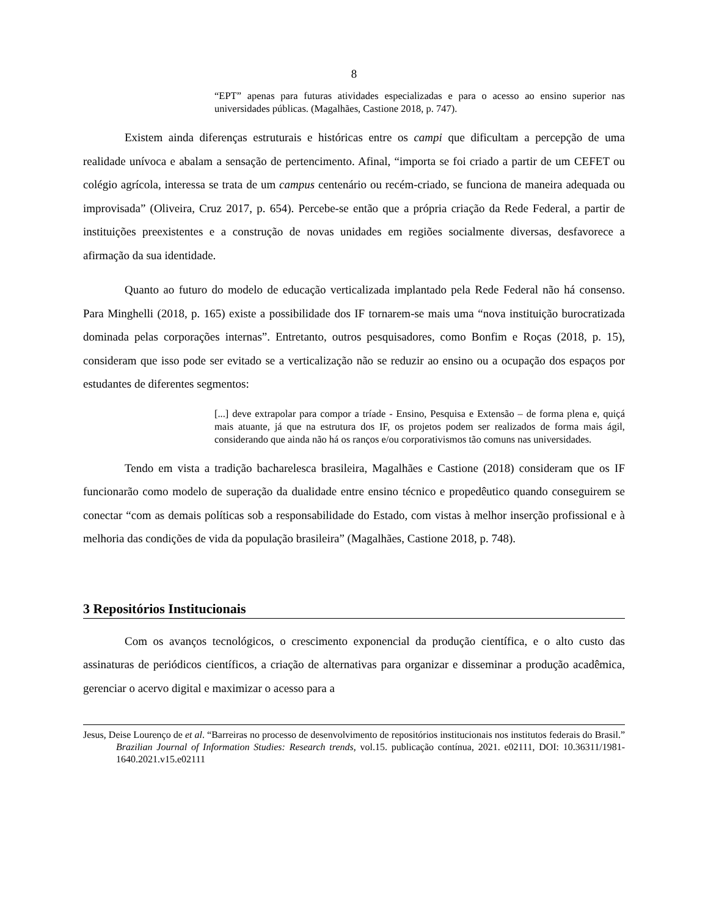8
“EPT” apenas para futuras atividades especializadas e para o acesso ao ensino superior nas universidades públicas. (Magalhães, Castione 2018, p. 747).
Existem ainda diferenças estruturais e históricas entre os campi que dificultam a percepção de uma realidade unívoca e abalam a sensação de pertencimento. Afinal, “importa se foi criado a partir de um CEFET ou colégio agrícola, interessa se trata de um campus centenário ou recém-criado, se funciona de maneira adequada ou improvisada” (Oliveira, Cruz 2017, p. 654). Percebe-se então que a própria criação da Rede Federal, a partir de instituições preexistentes e a construção de novas unidades em regiões socialmente diversas, desfavorece a afirmação da sua identidade.
Quanto ao futuro do modelo de educação verticalizada implantado pela Rede Federal não há consenso. Para Minghelli (2018, p. 165) existe a possibilidade dos IF tornarem-se mais uma “nova instituição burocratizada dominada pelas corporações internas”. Entretanto, outros pesquisadores, como Bonfim e Roças (2018, p. 15), consideram que isso pode ser evitado se a verticalização não se reduzir ao ensino ou a ocupação dos espaços por estudantes de diferentes segmentos:
[...] deve extrapolar para compor a tríade - Ensino, Pesquisa e Extensão – de forma plena e, quiçá mais atuante, já que na estrutura dos IF, os projetos podem ser realizados de forma mais ágil, considerando que ainda não há os ranços e/ou corporativismos tão comuns nas universidades.
Tendo em vista a tradição bacharelesca brasileira, Magalhães e Castione (2018) consideram que os IF funcionarão como modelo de superação da dualidade entre ensino técnico e propedêutico quando conseguirem se conectar “com as demais políticas sob a responsabilidade do Estado, com vistas à melhor inserção profissional e à melhoria das condições de vida da população brasileira” (Magalhães, Castione 2018, p. 748).
3 Repositórios Institucionais
Com os avanços tecnológicos, o crescimento exponencial da produção científica, e o alto custo das assinaturas de periódicos científicos, a criação de alternativas para organizar e disseminar a produção acadêmica, gerenciar o acervo digital e maximizar o acesso para a
Jesus, Deise Lourenço de et al. “Barreiras no processo de desenvolvimento de repositórios institucionais nos institutos federais do Brasil.” Brazilian Journal of Information Studies: Research trends, vol.15. publicação contínua, 2021. e02111, DOI: 10.36311/1981-1640.2021.v15.e02111